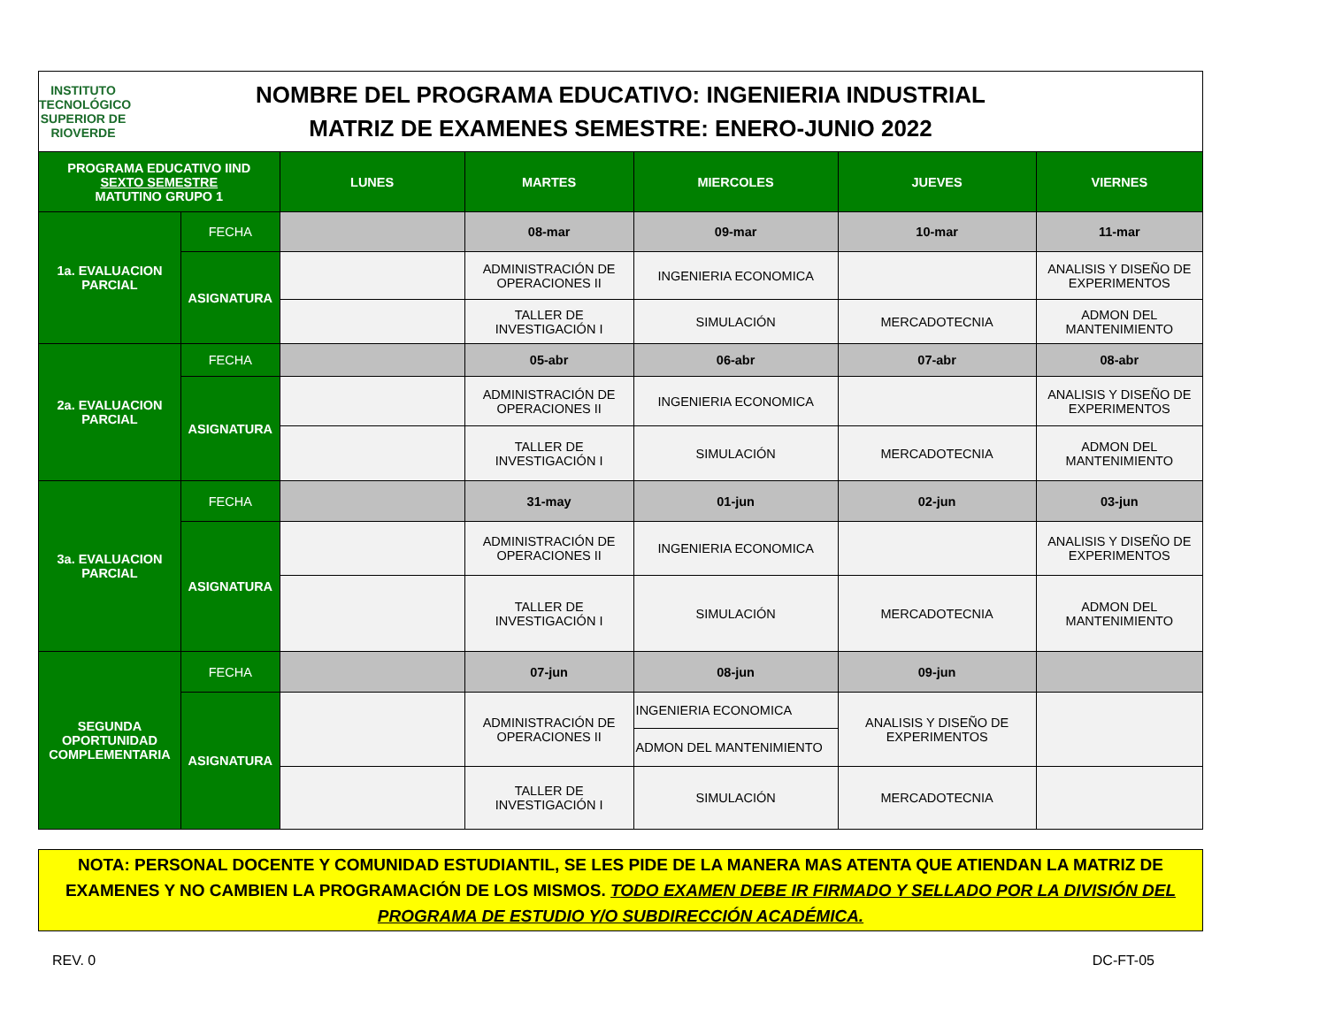INSTITUTO TECNOLÓGICO SUPERIOR DE RIOVERDE
NOMBRE DEL PROGRAMA EDUCATIVO: INGENIERIA INDUSTRIAL
MATRIZ DE EXAMENES SEMESTRE: ENERO-JUNIO 2022
| PROGRAMA EDUCATIVO IIND SEXTO SEMESTRE MATUTINO GRUPO 1 | | LUNES | MARTES | MIERCOLES | JUEVES | VIERNES |
| --- | --- | --- | --- | --- | --- | --- |
| 1a. EVALUACION PARCIAL | FECHA | | 08-mar | 09-mar | 10-mar | 11-mar |
| | ASIGNATURA | | ADMINISTRACIÓN DE OPERACIONES II | INGENIERIA ECONOMICA | | ANALISIS Y DISEÑO DE EXPERIMENTOS |
| | | | TALLER DE INVESTIGACIÓN I | SIMULACIÓN | MERCADOTECNIA | ADMON DEL MANTENIMIENTO |
| 2a. EVALUACION PARCIAL | FECHA | | 05-abr | 06-abr | 07-abr | 08-abr |
| | ASIGNATURA | | ADMINISTRACIÓN DE OPERACIONES II | INGENIERIA ECONOMICA | | ANALISIS Y DISEÑO DE EXPERIMENTOS |
| | | | TALLER DE INVESTIGACIÓN I | SIMULACIÓN | MERCADOTECNIA | ADMON DEL MANTENIMIENTO |
| 3a. EVALUACION PARCIAL | FECHA | | 31-may | 01-jun | 02-jun | 03-jun |
| | ASIGNATURA | | ADMINISTRACIÓN DE OPERACIONES II | INGENIERIA ECONOMICA | | ANALISIS Y DISEÑO DE EXPERIMENTOS |
| | | | TALLER DE INVESTIGACIÓN I | SIMULACIÓN | MERCADOTECNIA | ADMON DEL MANTENIMIENTO |
| SEGUNDA OPORTUNIDAD COMPLEMENTARIA | FECHA | | 07-jun | 08-jun | 09-jun | |
| | ASIGNATURA | | ADMINISTRACIÓN DE OPERACIONES II | INGENIERIA ECONOMICA | ANALISIS Y DISEÑO DE EXPERIMENTOS | |
| | | | | ADMON DEL MANTENIMIENTO | | |
| | | | TALLER DE INVESTIGACIÓN I | SIMULACIÓN | MERCADOTECNIA | |
NOTA: PERSONAL DOCENTE Y COMUNIDAD ESTUDIANTIL, SE LES PIDE DE LA MANERA MAS ATENTA QUE ATIENDAN LA MATRIZ DE EXAMENES Y NO CAMBIEN LA PROGRAMACIÓN DE LOS MISMOS. TODO EXAMEN DEBE IR FIRMADO Y SELLADO POR LA DIVISIÓN DEL PROGRAMA DE ESTUDIO Y/O SUBDIRECCIÓN ACADÉMICA.
REV. 0 DC-FT-05